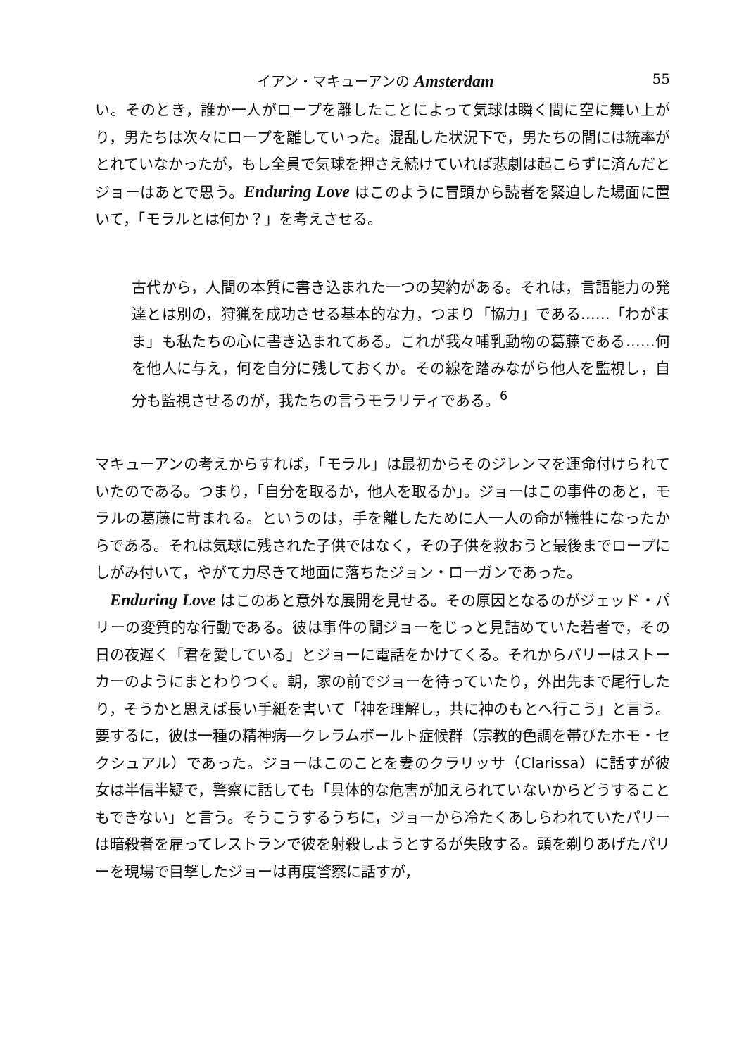イアン・マキューアンの Amsterdam 55
い。そのとき，誰か一人がロープを離したことによって気球は瞬く間に空に舞い上がり，男たちは次々にロープを離していった。混乱した状況下で，男たちの間には統率がとれていなかったが，もし全員で気球を押さえ続けていれば悲劇は起こらずに済んだとジョーはあとで思う。Enduring Love はこのように冒頭から読者を緊迫した場面に置いて，「モラルとは何か？」を考えさせる。
古代から，人間の本質に書き込まれた一つの契約がある。それは，言語能力の発達とは別の，狩猟を成功させる基本的な力，つまり「協力」である……「わがまま」も私たちの心に書き込まれてある。これが我々哺乳動物の葛藤である……何を他人に与え，何を自分に残しておくか。その線を踏みながら他人を監視し，自分も監視させるのが，我たちの言うモラリティである。<sup>6</sup>
マキューアンの考えからすれば，「モラル」は最初からそのジレンマを運命付けられていたのである。つまり，「自分を取るか，他人を取るか」。ジョーはこの事件のあと，モラルの葛藤に苛まれる。というのは，手を離したために人一人の命が犠牲になったからである。それは気球に残された子供ではなく，その子供を救おうと最後までロープにしがみ付いて，やがて力尽きて地面に落ちたジョン・ローガンであった。
Enduring Love はこのあと意外な展開を見せる。その原因となるのがジェッド・パリーの変質的な行動である。彼は事件の間ジョーをじっと見詰めていた若者で，その日の夜遅く「君を愛している」とジョーに電話をかけてくる。それからパリーはストーカーのようにまとわりつく。朝，家の前でジョーを待っていたり，外出先まで尾行したり，そうかと思えば長い手紙を書いて「神を理解し，共に神のもとへ行こう」と言う。要するに，彼は一種の精神病―クレラムボールト症候群（宗教的色調を帯びたホモ・セクシュアル）であった。ジョーはこのことを妻のクラリッサ（Clarissa）に話すが彼女は半信半疑で，警察に話しても「具体的な危害が加えられていないからどうすることもできない」と言う。そうこうするうちに，ジョーから冷たくあしらわれていたパリーは暗殺者を雇ってレストランで彼を射殺しようとするが失敗する。頭を剃りあげたパリーを現場で目撃したジョーは再度警察に話すが，